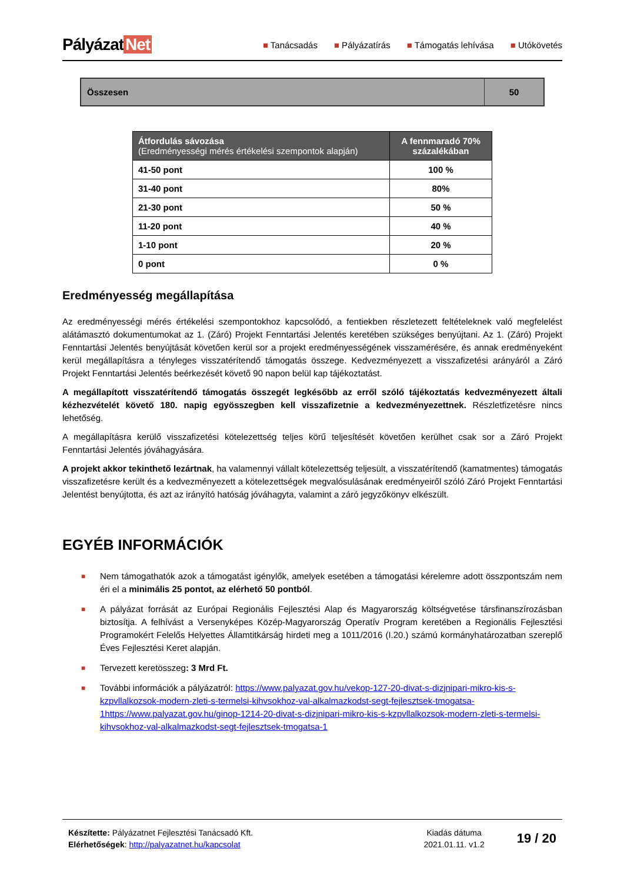Pályázat Net
■ Tanácsadás ■ Pályázatírás ■ Támogatás lehívása ■ Utókövetés
| Összesen | 50 |
| Átfordulás sávozása (Eredményességi mérés értékelési szempontok alapján) | A fennmaradó 70% százalékában |
| --- | --- |
| 41-50 pont | 100 % |
| 31-40 pont | 80% |
| 21-30 pont | 50 % |
| 11-20 pont | 40 % |
| 1-10 pont | 20 % |
| 0 pont | 0 % |
Eredményesség megállapítása
Az eredményességi mérés értékelési szempontokhoz kapcsolódó, a fentiekben részletezett feltételeknek való megfelelést alátámasztó dokumentumokat az 1. (Záró) Projekt Fenntartási Jelentés keretében szükséges benyújtani. Az 1. (Záró) Projekt Fenntartási Jelentés benyújtását követően kerül sor a projekt eredményességének visszamérésére, és annak eredményeként kerül megállapításra a tényleges visszatérítendő támogatás összege. Kedvezményezett a visszafizetési arányáról a Záró Projekt Fenntartási Jelentés beérkezését követő 90 napon belül kap tájékoztatást.
A megállapított visszatérítendő támogatás összegét legkésőbb az erről szóló tájékoztatás kedvezményezett általi kézhezvételét követő 180. napig egyösszegben kell visszafizetnie a kedvezményezettnek. Részletfizetésre nincs lehetőség.
A megállapításra kerülő visszafizetési kötelezettség teljes körű teljesítését követően kerülhet csak sor a Záró Projekt Fenntartási Jelentés jóváhagyására.
A projekt akkor tekinthető lezártnak, ha valamennyi vállalt kötelezettség teljesült, a visszatérítendő (kamatmentes) támogatás visszafizetésre került és a kedvezményezett a kötelezettségek megvalósulásának eredményeiről szóló Záró Projekt Fenntartási Jelentést benyújtotta, és azt az irányító hatóság jóváhagyta, valamint a záró jegyzőkönyv elkészült.
EGYÉB INFORMÁCIÓK
■ Nem támogathatók azok a támogatást igénylők, amelyek esetében a támogatási kérelemre adott összpontszám nem éri el a minimális 25 pontot, az elérhető 50 pontból.
■ A pályázat forrását az Európai Regionális Fejlesztési Alap és Magyarország költségvetése társfinanszírozásban biztosítja. A felhívást a Versenyképes Közép-Magyarország Operatív Program keretében a Regionális Fejlesztési Programokért Felelős Helyettes Államtitkárság hirdeti meg a 1011/2016 (I.20.) számú kormányhatározatban szereplő Éves Fejlesztési Keret alapján.
■ Tervezett keretösszeg: 3 Mrd Ft.
■ További információk a pályázatról: https://www.palyazat.gov.hu/vekop-127-20-divat-s-dizjnipari-mikro-kis-s-kzpvllalkozsok-modern-zleti-s-termelsi-kihvsokhoz-val-alkalmazkodst-segt-fejlesztsek-tmogatsa-1https://www.palyazat.gov.hu/ginop-1214-20-divat-s-dizjnipari-mikro-kis-s-kzpvllalkozsok-modern-zleti-s-termelsi-kihvsokhoz-val-alkalmazkodst-segt-fejlesztsek-tmogatsa-1
Készítette: Pályázatnet Fejlesztési Tanácsadó Kft.
Elérhetőségek: http://palyazatnet.hu/kapcsolat
Kiadás dátuma
2021.01.11. v1.2
19 / 20